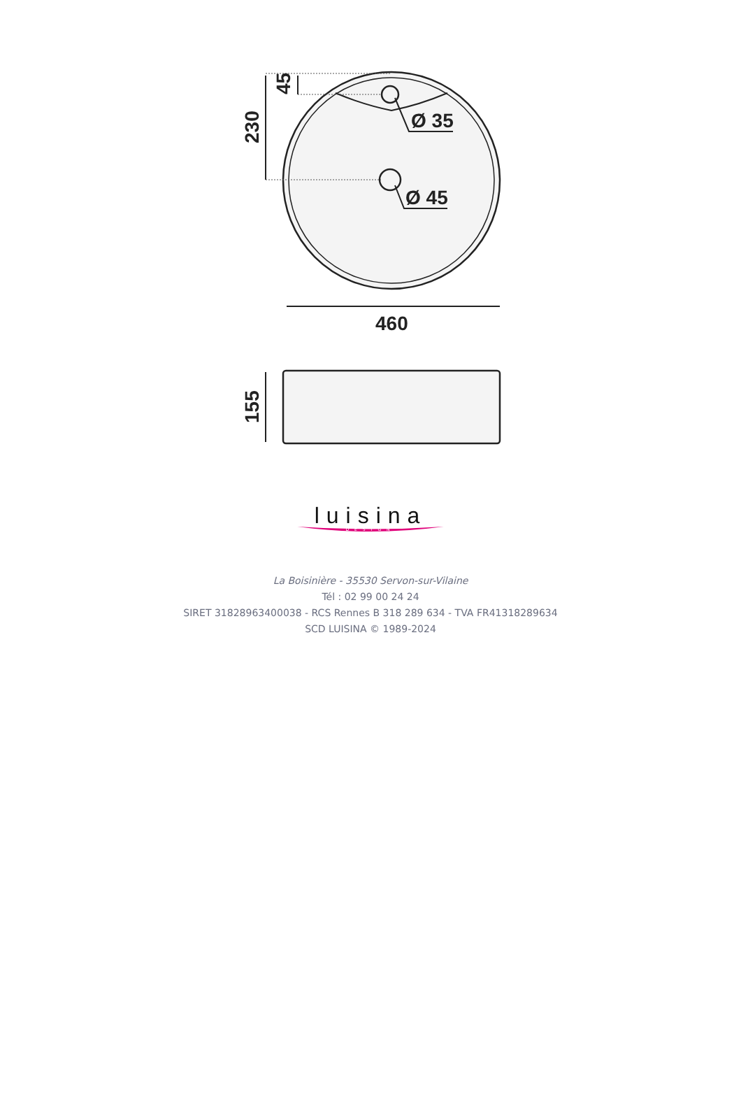Ø 35
Ø 45
460
230
45
155
luisina
DESIGN
La Boisinière - 35530 Servon-sur-Vilaine
Tél : 02 99 00 24 24
SIRET 31828963400038 - RCS Rennes B 318 289 634 - TVA FR41318289634
SCD LUISINA © 1989-2024